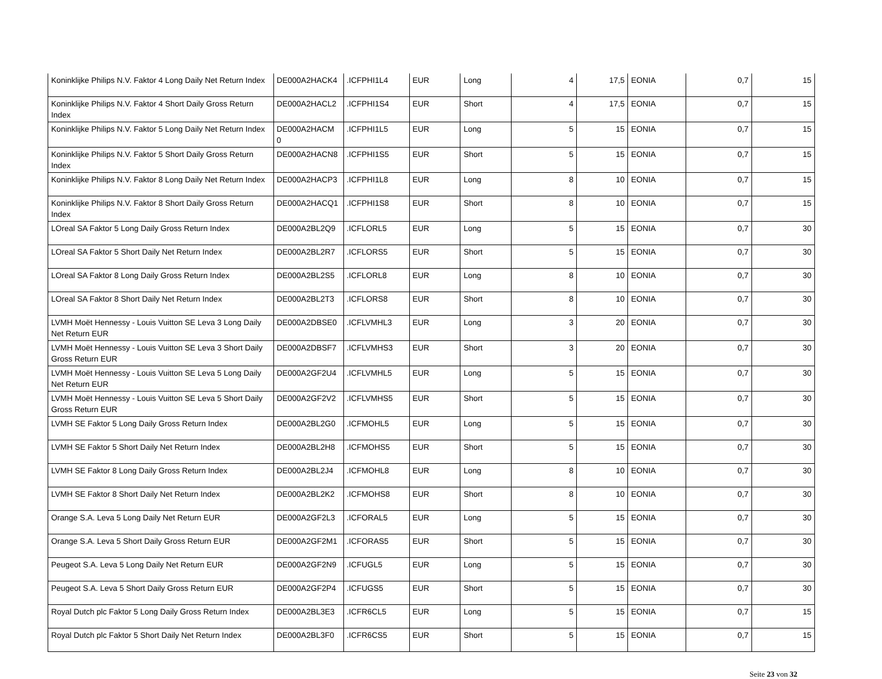| Koninklijke Philips N.V. Faktor 4 Long Daily Net Return Index | DE000A2HACK4 | .ICFPHI1L4 | EUR | Long | 4 | 17,5 | EONIA | 0,7 | 15 |
| Koninklijke Philips N.V. Faktor 4 Short Daily Gross Return Index | DE000A2HACL2 | .ICFPHI1S4 | EUR | Short | 4 | 17,5 | EONIA | 0,7 | 15 |
| Koninklijke Philips N.V. Faktor 5 Long Daily Net Return Index | DE000A2HACM 0 | .ICFPHI1L5 | EUR | Long | 5 | 15 | EONIA | 0,7 | 15 |
| Koninklijke Philips N.V. Faktor 5 Short Daily Gross Return Index | DE000A2HACN8 | .ICFPHI1S5 | EUR | Short | 5 | 15 | EONIA | 0,7 | 15 |
| Koninklijke Philips N.V. Faktor 8 Long Daily Net Return Index | DE000A2HACP3 | .ICFPHI1L8 | EUR | Long | 8 | 10 | EONIA | 0,7 | 15 |
| Koninklijke Philips N.V. Faktor 8 Short Daily Gross Return Index | DE000A2HACQ1 | .ICFPHI1S8 | EUR | Short | 8 | 10 | EONIA | 0,7 | 15 |
| LOreal SA Faktor 5 Long Daily Gross Return Index | DE000A2BL2Q9 | .ICFLORL5 | EUR | Long | 5 | 15 | EONIA | 0,7 | 30 |
| LOreal SA Faktor 5 Short Daily Net Return Index | DE000A2BL2R7 | .ICFLORS5 | EUR | Short | 5 | 15 | EONIA | 0,7 | 30 |
| LOreal SA Faktor 8 Long Daily Gross Return Index | DE000A2BL2S5 | .ICFLORL8 | EUR | Long | 8 | 10 | EONIA | 0,7 | 30 |
| LOreal SA Faktor 8 Short Daily Net Return Index | DE000A2BL2T3 | .ICFLORS8 | EUR | Short | 8 | 10 | EONIA | 0,7 | 30 |
| LVMH Moët Hennessy - Louis Vuitton SE Leva 3 Long Daily Net Return EUR | DE000A2DBSE0 | .ICFLVMHL3 | EUR | Long | 3 | 20 | EONIA | 0,7 | 30 |
| LVMH Moët Hennessy - Louis Vuitton SE Leva 3 Short Daily Gross Return EUR | DE000A2DBSF7 | .ICFLVMHS3 | EUR | Short | 3 | 20 | EONIA | 0,7 | 30 |
| LVMH Moët Hennessy - Louis Vuitton SE Leva 5 Long Daily Net Return EUR | DE000A2GF2U4 | .ICFLVMHL5 | EUR | Long | 5 | 15 | EONIA | 0,7 | 30 |
| LVMH Moët Hennessy - Louis Vuitton SE Leva 5 Short Daily Gross Return EUR | DE000A2GF2V2 | .ICFLVMHS5 | EUR | Short | 5 | 15 | EONIA | 0,7 | 30 |
| LVMH SE Faktor 5 Long Daily Gross Return Index | DE000A2BL2G0 | .ICFMOHL5 | EUR | Long | 5 | 15 | EONIA | 0,7 | 30 |
| LVMH SE Faktor 5 Short Daily Net Return Index | DE000A2BL2H8 | .ICFMOHS5 | EUR | Short | 5 | 15 | EONIA | 0,7 | 30 |
| LVMH SE Faktor 8 Long Daily Gross Return Index | DE000A2BL2J4 | .ICFMOHL8 | EUR | Long | 8 | 10 | EONIA | 0,7 | 30 |
| LVMH SE Faktor 8 Short Daily Net Return Index | DE000A2BL2K2 | .ICFMOHS8 | EUR | Short | 8 | 10 | EONIA | 0,7 | 30 |
| Orange S.A. Leva 5 Long Daily Net Return EUR | DE000A2GF2L3 | .ICFORAL5 | EUR | Long | 5 | 15 | EONIA | 0,7 | 30 |
| Orange S.A. Leva 5 Short Daily Gross Return EUR | DE000A2GF2M1 | .ICFORAS5 | EUR | Short | 5 | 15 | EONIA | 0,7 | 30 |
| Peugeot S.A. Leva 5 Long Daily Net Return EUR | DE000A2GF2N9 | .ICFUGL5 | EUR | Long | 5 | 15 | EONIA | 0,7 | 30 |
| Peugeot S.A. Leva 5 Short Daily Gross Return EUR | DE000A2GF2P4 | .ICFUGS5 | EUR | Short | 5 | 15 | EONIA | 0,7 | 30 |
| Royal Dutch plc Faktor 5 Long Daily Gross Return Index | DE000A2BL3E3 | .ICFR6CL5 | EUR | Long | 5 | 15 | EONIA | 0,7 | 15 |
| Royal Dutch plc Faktor 5 Short Daily Net Return Index | DE000A2BL3F0 | .ICFR6CS5 | EUR | Short | 5 | 15 | EONIA | 0,7 | 15 |
Seite 23 von 32